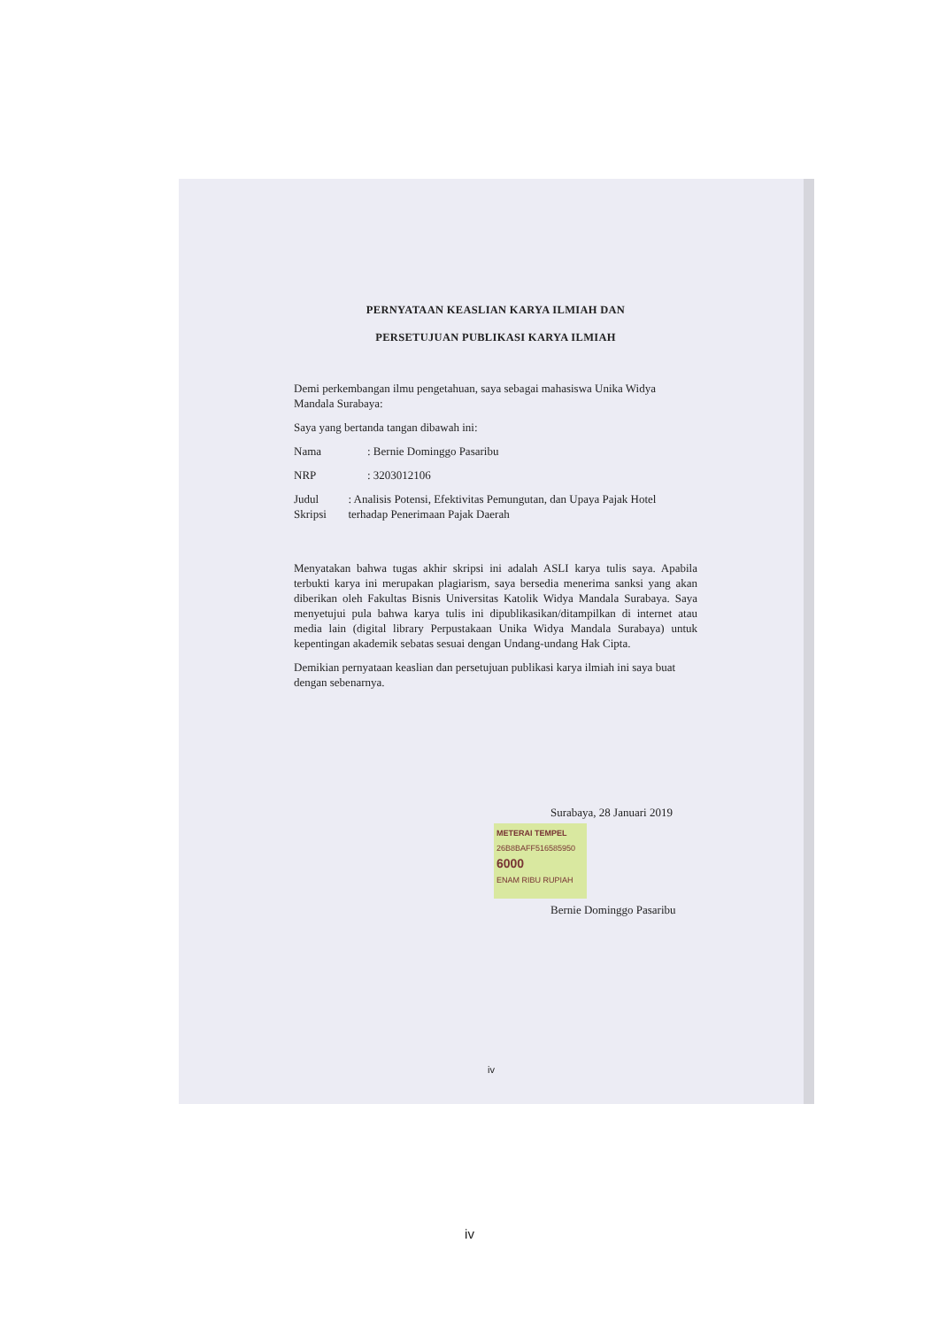PERNYATAAN KEASLIAN KARYA ILMIAH DAN
PERSETUJUAN PUBLIKASI KARYA ILMIAH
Demi perkembangan ilmu pengetahuan, saya sebagai mahasiswa Unika Widya Mandala Surabaya:
Saya yang bertanda tangan dibawah ini:
Nama: Bernie Dominggo Pasaribu
NRP: 3203012106
Judul Skripsi: Analisis Potensi, Efektivitas Pemungutan, dan Upaya Pajak Hotel terhadap Penerimaan Pajak Daerah
Menyatakan bahwa tugas akhir skripsi ini adalah ASLI karya tulis saya. Apabila terbukti karya ini merupakan plagiarism, saya bersedia menerima sanksi yang akan diberikan oleh Fakultas Bisnis Universitas Katolik Widya Mandala Surabaya. Saya menyetujui pula bahwa karya tulis ini dipublikasikan/ditampilkan di internet atau media lain (digital library Perpustakaan Unika Widya Mandala Surabaya) untuk kepentingan akademik sebatas sesuai dengan Undang-undang Hak Cipta.
Demikian pernyataan keaslian dan persetujuan publikasi karya ilmiah ini saya buat dengan sebenarnya.
Surabaya, 28 Januari 2019
METERAI TEMPEL
26B8BAFF516585950
6000
ENAM RIBU RUPIAH
Bernie Dominggo Pasaribu
iv
iv